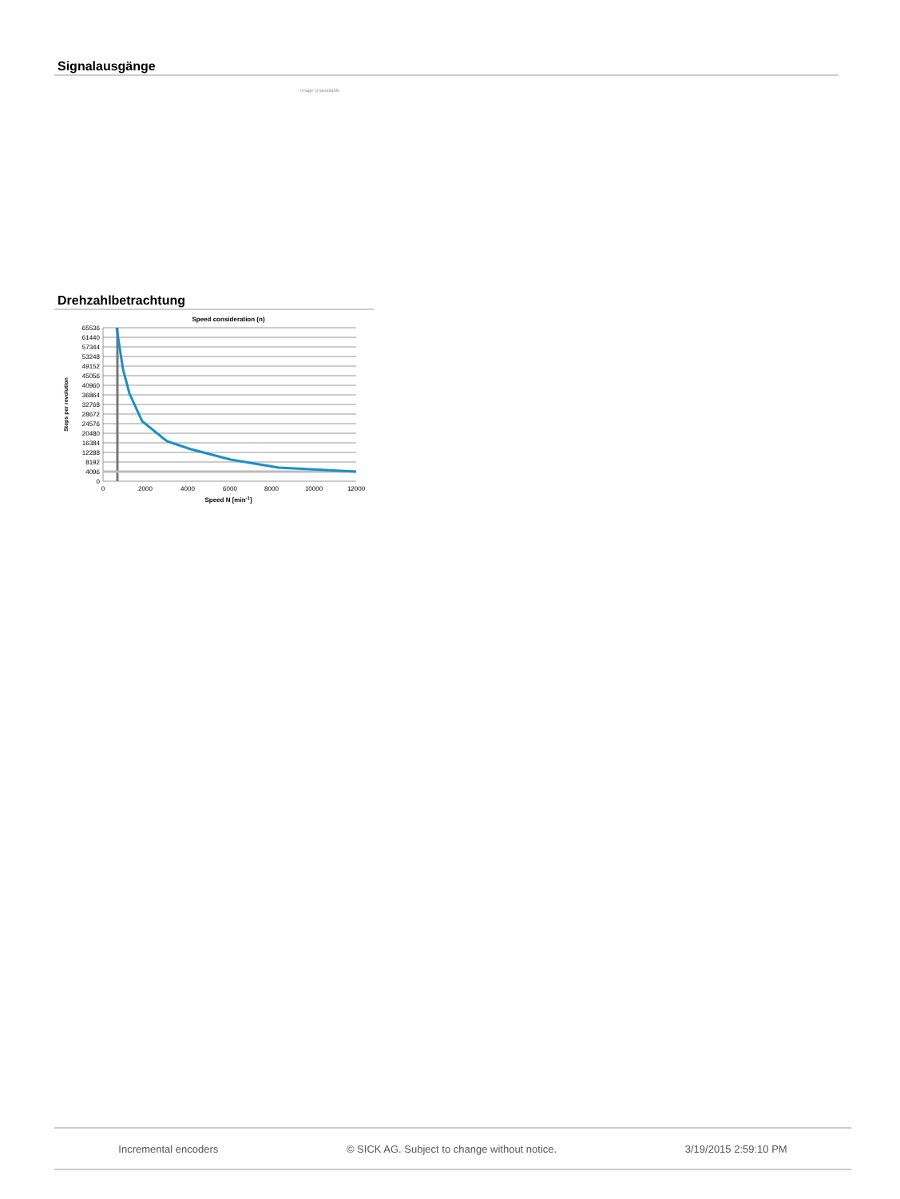Signalausgänge
Image Unavailable
Drehzahlbetrachtung
Speed consideration (n)
65536
61440
57344
53248
49152
45056
40960
36864
32768
28672
24576
20480
16384
12288
8192
4096
0
0
2000
4000
6000
8000
10000
12000
Speed N [min-1]
Steps per revolution
Incremental encoders © SICK AG. Subject to change without notice. 3/19/2015 2:59:10 PM